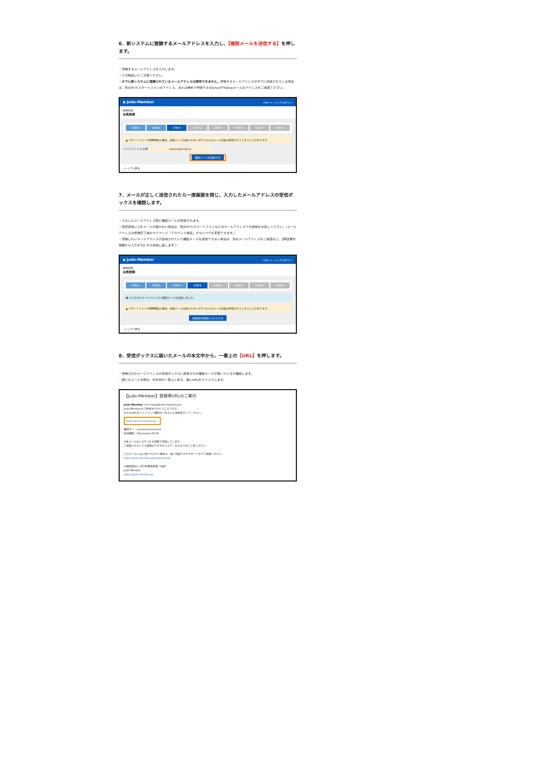6．新システムに登録するメールアドレスを入力し、【確認メールを送信する】を押します。
・登録するメールアドレスを入力します。
・入力間違いにご注意ください。
・すでに新システムに登録されているメールアドレスは使用できません。登録するメールアドレスがすでに使用されている場合は、別のPCやスマートフォンのアドレス、または無料で作成できるGmailやYahooメールのアドレスをご用意ください。
◆ Judo-Member サポート トップ ログイン
会員登録
会員登録
STEP1 STEP2 STEP3 STEP4 STEP5 STEP6 STEP7 STEP8
▲ スマートフォンや携帯電話の場合、迷惑メール対策のためシステムからのメール受信が拒否されてしまうことがあります。
メールアドレス 必須 xxxxxx@email.jp
確認メールを送信する
‹ トップへ戻る
7．メールが正しく送信されたら一度画面を閉じ、入力したメールアドレスの受信ボックスを確認します。
・入力したメールアドレス宛に確認メールが送信されます。
・何度送信してもメールが届かない場合は、別のPCやスマートフォンなどのメールアドレスでの送信をお試しください。（メールアドレスは登録完了後のマイページ「アカウント設定」からいつでも変更できます。）
・登録したいメールアドレスが使用されていて確認メールを送信できない場合は、別のメールアドレスをご用意の上、【再度基本情報から入力する】から送信し直します。）
◆ Judo-Member サポート トップ ログイン
会員登録
会員登録
STEP1 STEP2 STEP3 STEP4 STEP5 STEP6 STEP7 STEP8
❶ 入力されたメールアドレスに確認メールを送信しました。
▲ スマートフォンや携帯電話の場合、迷惑メール対策のためシステムからのメール受信が拒否されてしまうことがあります。
再度基本情報から入力する
‹ トップへ戻る
8．受信ボックスに届いたメールの本文中から、一番上の【URL】を押します。
・登録されたメールアドレスの受信ボックスに送信された確認メールが届いているか確認します。
・届いたメールを開き、本文中の一番上にある、長いURLをクリックします。
【Judo-Member】登録用URLのご案内
Judo-Member <no-reply@judo-member.jp>
Judo-Memberのご利用ありがとうございます。
以下のURLをクリックして確認キーを入力し登録を行ってください。
https://judo-member.jp/...
確認キー：xxxxxxxxxxxxxxxx
有効期限：20xx/xx/xx 00:00
※本メールはシステムから自動で送信しています。
ご返信いただいても回答はできませんので、あらかじめご了承ください。
このメールにお心当たりのない場合は、誠に恐縮ですがサポートまでご連絡ください。
https://judo-member.jp/inquiry/input
公益財団法人 全日本柔道連盟（AJJF）
Judo-Member
https://judo-member.jp